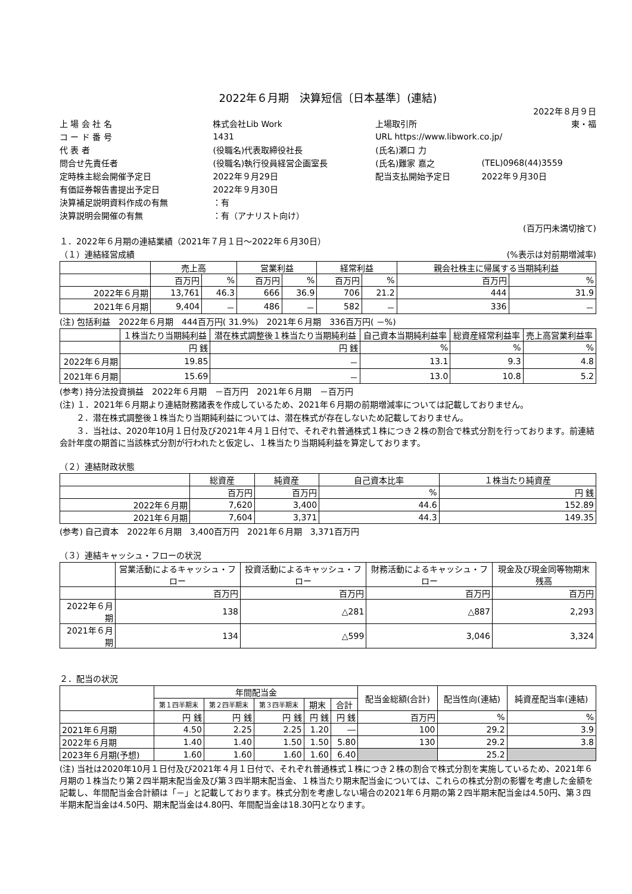2022年６月期　決算短信〔日本基準〕(連結)
2022年８月９日
| 上 場 会 社 名 | 株式会社Lib Work | 上場取引所 | 東・福 |
| コ ー ド 番 号 | 1431 | URL https://www.libwork.co.jp/ | |
| 代 表 者 | (役職名)代表取締役社長 | (氏名)瀬口 力 | |
| 問合せ先責任者 | (役職名)執行役員経営企画室長 | (氏名)難家 嘉之 | (TEL)0968(44)3559 |
| 定時株主総会開催予定日 | 2022年９月29日 | 配当支払開始予定日 | 2022年９月30日 |
| 有価証券報告書提出予定日 | 2022年９月30日 | | |
| 決算補足説明資料作成の有無 | ：有 | | |
| 決算説明会開催の有無 | ：有（アナリスト向け） | | |
(百万円未満切捨て)
１．2022年６月期の連結業績（2021年７月１日～2022年６月30日）
（１）連結経営成績 (%表示は対前期増減率)
| | 売上高 | | 営業利益 | | 経常利益 | | 親会社株主に帰属する当期純利益 | |
| --- | --- | --- | --- | --- | --- | --- | --- | --- |
| | 百万円 | % | 百万円 | % | 百万円 | % | 百万円 | % |
| 2022年６月期 | 13,761 | 46.3 | 666 | 36.9 | 706 | 21.2 | 444 | 31.9 |
| 2021年６月期 | 9,404 | － | 486 | － | 582 | － | 336 | － |
(注) 包括利益　2022年６月期　444百万円( 31.9%)　2021年６月期　336百万円( －%)
| | １株当たり当期純利益 | 潜在株式調整後１株当たり当期純利益 | 自己資本当期純利益率 | 総資産経常利益率 | 売上高営業利益率 |
| --- | --- | --- | --- | --- | --- |
| | 円 銭 | 円 銭 | % | % | % |
| 2022年６月期 | 19.85 | － | 13.1 | 9.3 | 4.8 |
| 2021年６月期 | 15.69 | － | 13.0 | 10.8 | 5.2 |
(参考) 持分法投資損益　2022年６月期　－百万円　2021年６月期　－百万円
(注) １．2021年６月期より連結財務諸表を作成しているため、2021年６月期の前期増減率については記載しておりません。
　　２．潜在株式調整後１株当たり当期純利益については、潜在株式が存在しないため記載しておりません。
　　３．当社は、2020年10月１日付及び2021年４月１日付で、それぞれ普通株式１株につき２株の割合で株式分割を行っております。前連結会計年度の期首に当該株式分割が行われたと仮定し、１株当たり当期純利益を算定しております。
（２）連結財政状態
| | 総資産 | 純資産 | 自己資本比率 | １株当たり純資産 |
| --- | --- | --- | --- | --- |
| | 百万円 | 百万円 | % | 円 銭 |
| 2022年６月期 | 7,620 | 3,400 | 44.6 | 152.89 |
| 2021年６月期 | 7,604 | 3,371 | 44.3 | 149.35 |
(参考) 自己資本　2022年６月期　3,400百万円　2021年６月期　3,371百万円
（３）連結キャッシュ・フローの状況
| | 営業活動によるキャッシュ・フロー | 投資活動によるキャッシュ・フロー | 財務活動によるキャッシュ・フロー | 現金及び現金同等物期末残高 |
| --- | --- | --- | --- | --- |
| | 百万円 | 百万円 | 百万円 | 百万円 |
| 2022年６月期 | 138 | △281 | △887 | 2,293 |
| 2021年６月期 | 134 | △599 | 3,046 | 3,324 |
２．配当の状況
| | 年間配当金 | | | | | 配当金総額(合計) | 配当性向(連結) | 純資産配当率(連結) |
| --- | --- | --- | --- | --- | --- | --- | --- | --- |
| | 第１四半期末 | 第２四半期末 | 第３四半期末 | 期末 | 合計 | | | |
| | 円 銭 | 円 銭 | 円 銭 | 円 銭 | 円 銭 | 百万円 | % | % |
| 2021年６月期 | 4.50 | 2.25 | 2.25 | 1.20 | ― | 100 | 29.2 | 3.9 |
| 2022年６月期 | 1.40 | 1.40 | 1.50 | 1.50 | 5.80 | 130 | 29.2 | 3.8 |
| 2023年６月期(予想) | 1.60 | 1.60 | 1.60 | 1.60 | 6.40 | | 25.2 | |
(注) 当社は2020年10月１日付及び2021年４月１日付で、それぞれ普通株式１株につき２株の割合で株式分割を実施しているため、2021年６月期の１株当たり第２四半期末配当金及び第３四半期末配当金、１株当たり期末配当金については、これらの株式分割の影響を考慮した金額を記載し、年間配当金合計額は「－」と記載しております。株式分割を考慮しない場合の2021年６月期の第２四半期末配当金は4.50円、第３四半期末配当金は4.50円、期末配当金は4.80円、年間配当金は18.30円となります。